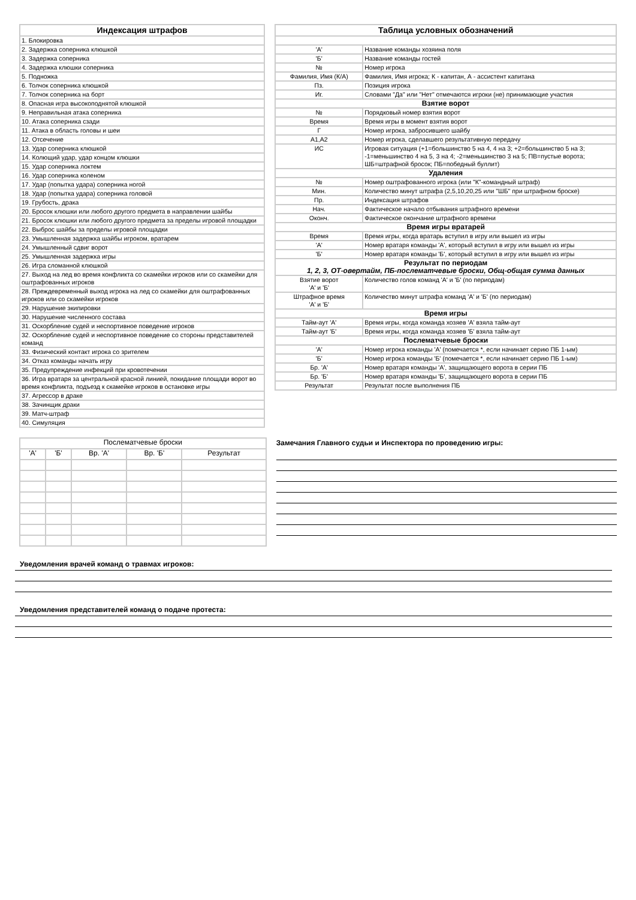| Индексация штрафов |
| --- |
| 1. Блокировка |
| 2. Задержка соперника клюшкой |
| 3. Задержка соперника |
| 4. Задержка клюшки соперника |
| 5. Подножка |
| 6. Толчок соперника клюшкой |
| 7. Толчок соперника на борт |
| 8. Опасная игра высокоподнятой клюшкой |
| 9. Неправильная атака соперника |
| 10. Атака соперника сзади |
| 11. Атака в область головы и шеи |
| 12. Отсечение |
| 13. Удар соперника клюшкой |
| 14. Колющий удар, удар концом клюшки |
| 15. Удар соперника локтем |
| 16. Удар соперника коленом |
| 17. Удар (попытка удара) соперника ногой |
| 18. Удар (попытка удара) соперника головой |
| 19. Грубость, драка |
| 20. Бросок клюшки или любого другого предмета в направлении шайбы |
| 21. Бросок клюшки или любого другого предмета за пределы игровой площадки |
| 22. Выброс шайбы за пределы игровой площадки |
| 23. Умышленная задержка шайбы игроком, вратарем |
| 24. Умышленный сдвиг ворот |
| 25. Умышленная задержка игры |
| 26. Игра сломанной клюшкой |
| 27. Выход на лед во время конфликта со скамейки игроков или со скамейки для оштрафованных игроков |
| 28. Преждевременный выход игрока на лед со скамейки для оштрафованных игроков или со скамейки игроков |
| 29. Нарушение экипировки |
| 30. Нарушение численного состава |
| 31. Оскорбление судей и неспортивное поведение игроков |
| 32. Оскорбление судей и неспортивное поведение со стороны представителей команд |
| 33. Физический контакт игрока со зрителем |
| 34. Отказ команды начать игру |
| 35. Предупреждение инфекций при кровотечении |
| 36. Игра вратаря за центральной красной линией, покидание площади ворот во время конфликта, подъезд к скамейке игроков в остановке игры |
| 37. Агрессор в драке |
| 38. Зачинщик драки |
| 39. Матч-штраф |
| 40. Симуляция |
| Таблица условных обозначений | |
| --- | --- |
| 'А' | Название команды хозяина поля |
| 'Б' | Название команды гостей |
| № | Номер игрока |
| Фамилия, Имя (К/А) | Фамилия, Имя игрока; К - капитан, А - ассистент капитана |
| Пз. | Позиция игрока |
| Иг. | Словами "Да" или "Нет" отмечаются игроки (не) принимающие участия |
| Взятие ворот | |
| № | Порядковый номер взятия ворот |
| Время | Время игры в момент взятия ворот |
| Г | Номер игрока, забросившего шайбу |
| А1,А2 | Номер игрока, сделавшего результативную передачу |
| ИС | Игровая ситуация (+1=большинство 5 на 4, 4 на 3; +2=большинство 5 на 3; -1=меньшинство 4 на 5, 3 на 4; -2=меньшинство 3 на 5; ПВ=пустые ворота; ШБ=штрафной бросок; ПБ=победный буллит) |
| Удаления | |
| № | Номер оштрафованного игрока (или "К"-командный штраф) |
| Мин. | Количество минут штрафа (2,5,10,20,25 или "ШБ" при штрафном броске) |
| Пр. | Индексация штрафов |
| Нач. | Фактическое начало отбывания штрафного времени |
| Оконч. | Фактическое окончание штрафного времени |
| Время игры вратарей | |
| Время | Время игры, когда вратарь вступил в игру или вышел из игры |
| 'А' | Номер вратаря команды 'А', который вступил в игру или вышел из игры |
| 'Б' | Номер вратаря команды 'Б', который вступил в игру или вышел из игры |
| Результат по периодам 1, 2, 3, ОТ-овертайм, ПБ-послематчевые броски, Общ-общая сумма данных | |
| Взятие ворот 'А' и 'Б' | Количество голов команд 'А' и 'Б' (по периодам) |
| Штрафное время 'А' и 'Б' | Количество минут штрафа команд 'А' и 'Б' (по периодам) |
| Время игры | |
| Тайм-аут 'А' | Время игры, когда команда хозяев 'А' взяла тайм-аут |
| Тайм-аут 'Б' | Время игры, когда команда хозяев 'Б' взяла тайм-аут |
| Послематчевые броски | |
| 'А' | Номер игрока команды 'А' (помечается *, если начинает серию ПБ 1-ым) |
| 'Б' | Номер игрока команды 'Б' (помечается *, если начинает серию ПБ 1-ым) |
| Бр. 'А' | Номер вратаря команды 'А', защищающего ворота в серии ПБ |
| Бр. 'Б' | Номер вратаря команды 'Б', защищающего ворота в серии ПБ |
| Результат | Результат после выполнения ПБ |
| Послематчевые броски | | | | |
| 'А' | 'Б' | Вр. 'А' | Вр. 'Б' | Результат |
Замечания Главного судьи и Инспектора по проведению игры:
Уведомления врачей команд о травмах игроков:
Уведомления представителей команд о подаче протеста: